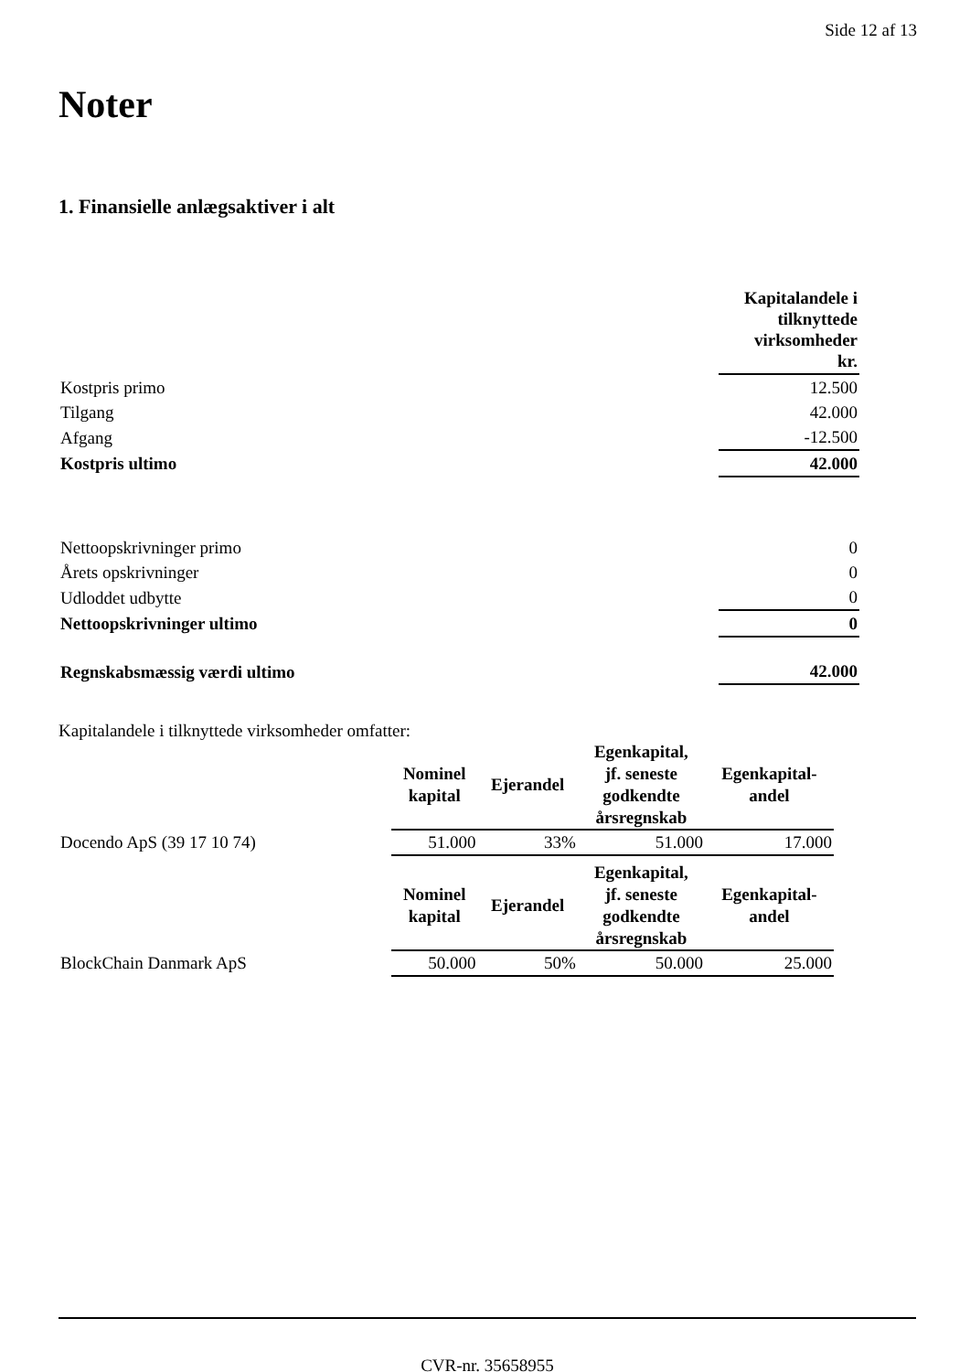Side 12 af 13
Noter
1. Finansielle anlægsaktiver i alt
| | Kapitalandele i tilknyttede virksomheder kr. |
| Kostpris primo | 12.500 |
| Tilgang | 42.000 |
| Afgang | -12.500 |
| Kostpris ultimo | 42.000 |
| Nettoopskrivninger primo | 0 |
| Årets opskrivninger | 0 |
| Udloddet udbytte | 0 |
| Nettoopskrivninger ultimo | 0 |
| Regnskabsmæssig værdi ultimo | 42.000 |
Kapitalandele i tilknyttede virksomheder omfatter:
| | Nominel kapital | Ejerandel | Egenkapital, jf. seneste godkendte årsregnskab | Egenkapital- andel |
| --- | --- | --- | --- | --- |
| Docendo ApS (39 17 10 74) | 51.000 | 33% | 51.000 | 17.000 |
| | Nominel kapital | Ejerandel | Egenkapital, jf. seneste godkendte årsregnskab | Egenkapital- andel |
| --- | --- | --- | --- | --- |
| BlockChain Danmark ApS | 50.000 | 50% | 50.000 | 25.000 |
CVR-nr. 35658955